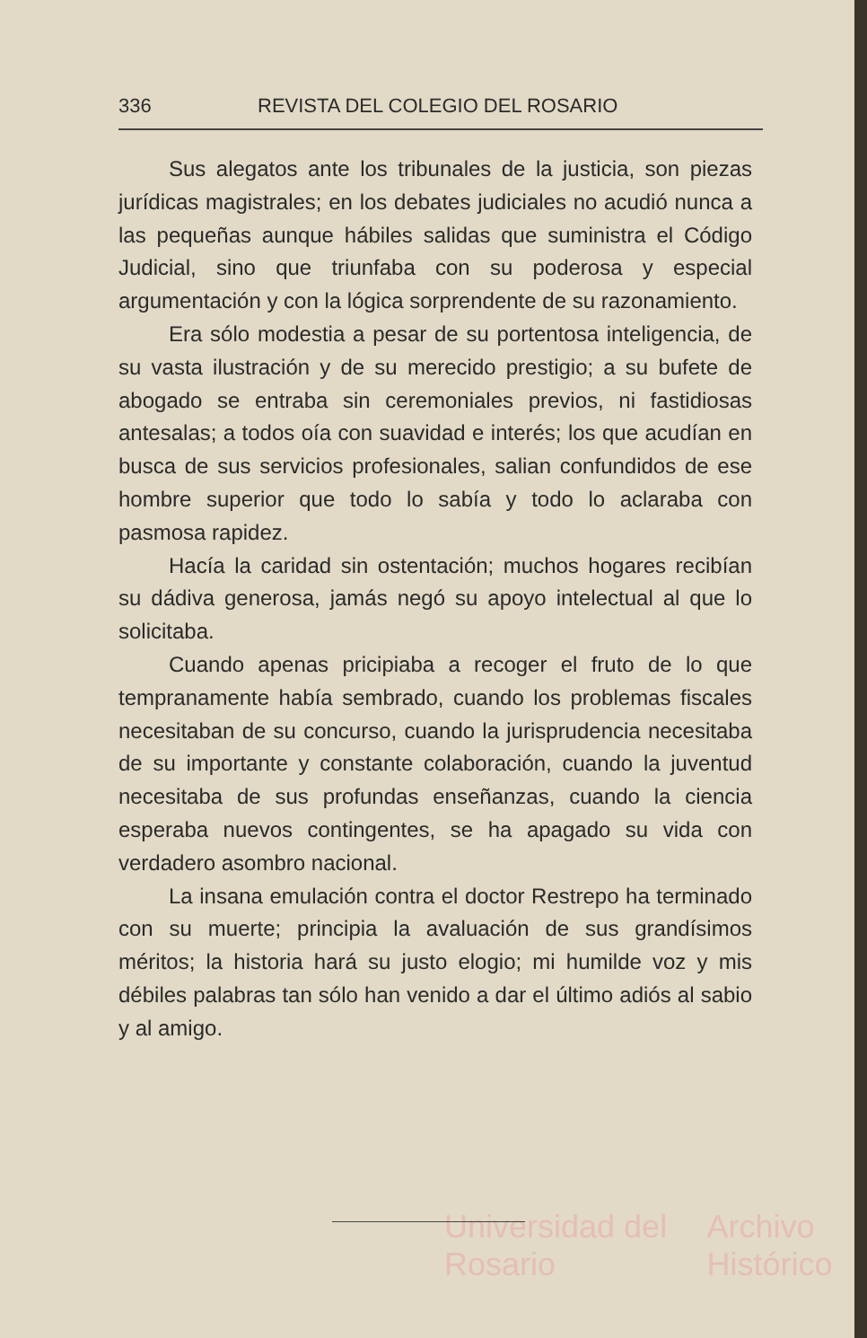336 REVISTA DEL COLEGIO DEL ROSARIO
Sus alegatos ante los tribunales de la justicia, son piezas jurídicas magistrales; en los debates judiciales no acudió nunca a las pequeñas aunque hábiles salidas que suministra el Código Judicial, sino que triunfaba con su poderosa y especial argumentación y con la lógica sorprendente de su razonamiento.
Era sólo modestia a pesar de su portentosa inteligencia, de su vasta ilustración y de su merecido prestigio; a su bufete de abogado se entraba sin ceremoniales previos, ni fastidiosas antesalas; a todos oía con suavidad e interés; los que acudían en busca de sus servicios profesionales, salian confundidos de ese hombre superior que todo lo sabía y todo lo aclaraba con pasmosa rapidez.
Hacía la caridad sin ostentación; muchos hogares recibían su dádiva generosa, jamás negó su apoyo intelectual al que lo solicitaba.
Cuando apenas pricipiaba a recoger el fruto de lo que tempranamente había sembrado, cuando los problemas fiscales necesitaban de su concurso, cuando la jurisprudencia necesitaba de su importante y constante colaboración, cuando la juventud necesitaba de sus profundas enseñanzas, cuando la ciencia esperaba nuevos contingentes, se ha apagado su vida con verdadero asombro nacional.
La insana emulación contra el doctor Restrepo ha terminado con su muerte; principia la avaluación de sus grandísimos méritos; la historia hará su justo elogio; mi humilde voz y mis débiles palabras tan sólo han venido a dar el último adiós al sabio y al amigo.
Universidad del Rosario Archivo Histórico